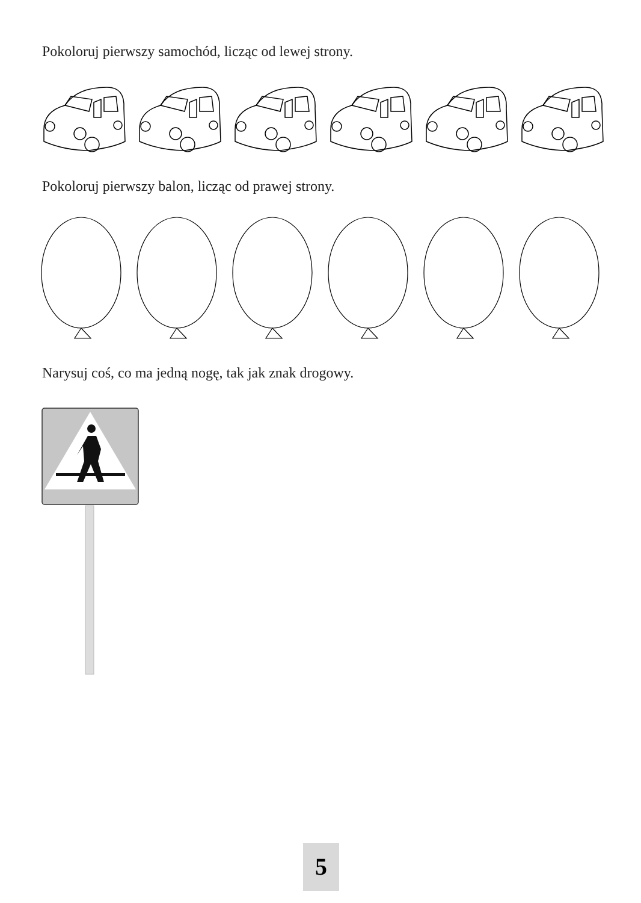Pokoloruj pierwszy samochód, licząc od lewej strony.
Pokoloruj pierwszy balon, licząc od prawej strony.
Narysuj coś, co ma jedną nogę, tak jak znak drogowy.
5